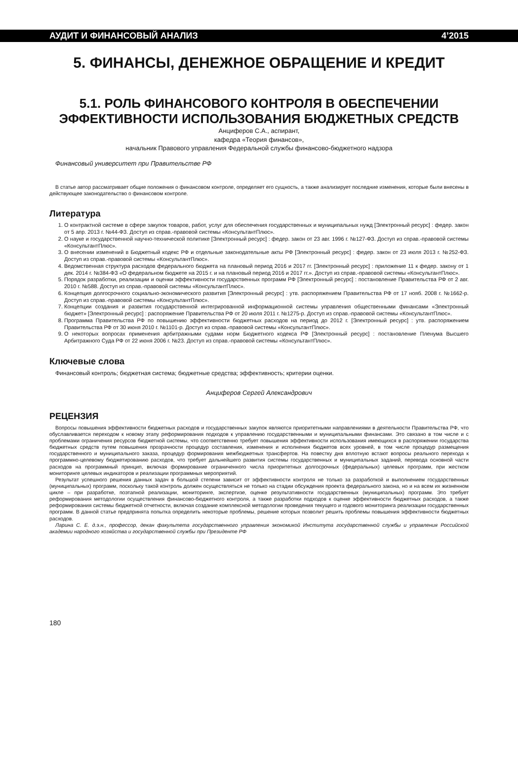АУДИТ И ФИНАНСОВЫЙ АНАЛИЗ 4’2015
5. ФИНАНСЫ, ДЕНЕЖНОЕ ОБРАЩЕНИЕ И КРЕДИТ
5.1. РОЛЬ ФИНАНСОВОГО КОНТРОЛЯ В ОБЕСПЕЧЕНИИ ЭФФЕКТИВНОСТИ ИСПОЛЬЗОВАНИЯ БЮДЖЕТНЫХ СРЕДСТВ
Анциферов С.А., аспирант,
кафедра «Теория финансов»,
начальник Правового управления Федеральной службы финансово-бюджетного надзора
Финансовый университет при Правительстве РФ
В статье автор рассматривает общие положения о финансовом контроле, определяет его сущность, а также анализирует последние изменения, которые были внесены в действующее законодательство о финансовом контроле.
Литература
1. О контрактной системе в сфере закупок товаров, работ, услуг для обеспечения государственных и муниципальных нужд [Электронный ресурс] : федер. закон от 5 апр. 2013 г. №44-ФЗ. Доступ из справ.-правовой системы «КонсультантПлюс».
2. О науке и государственной научно-технической политике [Электронный ресурс] : федер. закон от 23 авг. 1996 г. №127-ФЗ. Доступ из справ.-правовой системы «КонсультантПлюс».
3. О внесении изменений в Бюджетный кодекс РФ и отдельные законодательные акты РФ [Электронный ресурс] : федер. закон от 23 июля 2013 г. №252-ФЗ. Доступ из справ.-правовой системы «КонсультантПлюс».
4. Ведомственная структура расходов федерального бюджета на плановый период 2016 и 2017 гг. [Электронный ресурс] : приложение 11 к федер. закону от 1 дек. 2014 г. №384-ФЗ «О федеральном бюджете на 2015 г. и на плановый период 2016 и 2017 гг.». Доступ из справ.-правовой системы «КонсультантПлюс».
5. Порядок разработки, реализации и оценки эффективности государственных программ РФ [Электронный ресурс] : постановление Правительства РФ от 2 авг. 2010 г. №588. Доступ из справ.-правовой системы «КонсультантПлюс».
6. Концепция долгосрочного социально-экономического развития [Электронный ресурс] : утв. распоряжением Правительства РФ от 17 нояб. 2008 г. №1662-р. Доступ из справ.-правовой системы «КонсультантПлюс».
7. Концепции создания и развития государственной интегрированной информационной системы управления общественными финансами «Электронный бюджет» [Электронный ресурс] : распоряжение Правительства РФ от 20 июля 2011 г. №1275-р. Доступ из справ.-правовой системы «КонсультантПлюс».
8. Программа Правительства РФ по повышению эффективности бюджетных расходов на период до 2012 г. [Электронный ресурс] : утв. распоряжением Правительства РФ от 30 июня 2010 г. №1101-р. Доступ из справ.-правовой системы «КонсультантПлюс».
9. О некоторых вопросах применения арбитражными судами норм Бюджетного кодекса РФ [Электронный ресурс] : постановление Пленума Высшего Арбитражного Суда РФ от 22 июня 2006 г. №23. Доступ из справ.-правовой системы «КонсультантПлюс».
Ключевые слова
Финансовый контроль; бюджетная система; бюджетные средства; эффективность; критерии оценки.
Анциферов Сергей Александрович
РЕЦЕНЗИЯ
Вопросы повышения эффективности бюджетных расходов и государственных закупок являются приоритетными направлениями в деятельности Правительства РФ, что обуславливается переходом к новому этапу реформирования подходов к управлению государственными и муниципальными финансами. Это связано в том числе и с проблемами ограничения ресурсов бюджетной системы, что соответственно требует повышения эффективности использования имеющихся в распоряжении государства бюджетных средств путем повышения прозрачности процедур составления, изменения и исполнения бюджетов всех уровней, в том числе процедур размещения государственного и муниципального заказа, процедур формирования межбюджетных трансфертов. На повестку дня вплотную встают вопросы реального перехода к программно-целевому бюджетированию расходов, что требует дальнейшего развития системы государственных и муниципальных заданий, перевода основной части расходов на программный принцип, включая формирование ограниченного числа приоритетных долгосрочных (федеральных) целевых программ, при жестком мониторинге целевых индикаторов и реализации программных мероприятий.
Результат успешного решения данных задач в большой степени зависит от эффективности контроля не только за разработкой и выполнением государственных (муниципальных) программ, поскольку такой контроль должен осуществляться не только на стадии обсуждения проекта федерального закона, но и на всем их жизненном цикле – при разработке, поэтапной реализации, мониторинге, экспертизе, оценке результативности государственных (муниципальных) программ. Это требует реформирования методологии осуществления финансово-бюджетного контроля, а также разработки подходов к оценке эффективности бюджетных расходов, а также реформирования системы бюджетной отчетности, включая создание комплексной методологии проведения текущего и годового мониторинга реализации государственных программ. В данной статье предпринята попытка определить некоторые проблемы, решение которых позволит решить проблемы повышения эффективности бюджетных расходов.
Ларина С. Е. д.э.н., профессор, декан факультета государственного управления экономикой Института государственной службы и управления Российской академии народного хозяйства и государственной службы при Президенте РФ
180